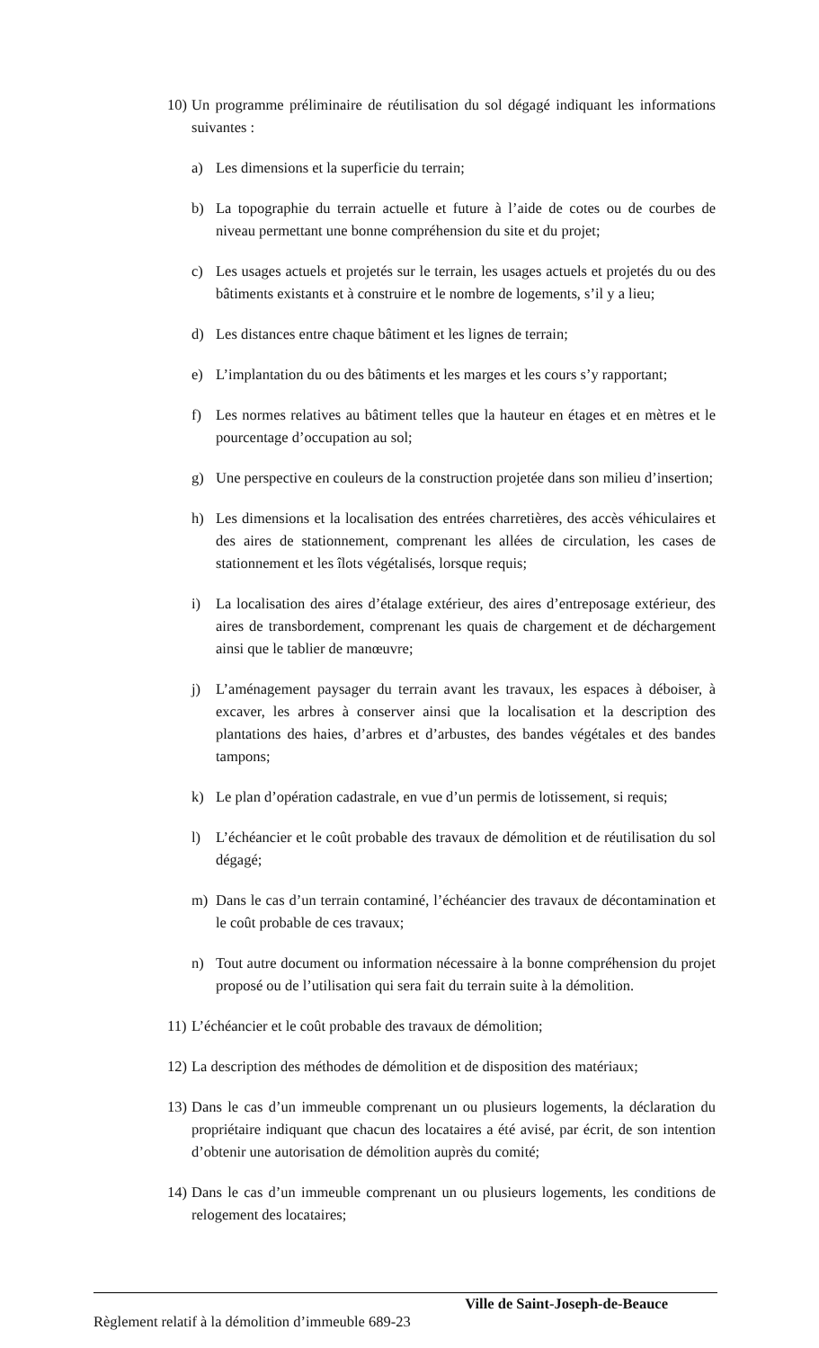10) Un programme préliminaire de réutilisation du sol dégagé indiquant les informations suivantes :
a) Les dimensions et la superficie du terrain;
b) La topographie du terrain actuelle et future à l’aide de cotes ou de courbes de niveau permettant une bonne compréhension du site et du projet;
c) Les usages actuels et projetés sur le terrain, les usages actuels et projetés du ou des bâtiments existants et à construire et le nombre de logements, s’il y a lieu;
d) Les distances entre chaque bâtiment et les lignes de terrain;
e) L’implantation du ou des bâtiments et les marges et les cours s’y rapportant;
f) Les normes relatives au bâtiment telles que la hauteur en étages et en mètres et le pourcentage d’occupation au sol;
g) Une perspective en couleurs de la construction projetée dans son milieu d’insertion;
h) Les dimensions et la localisation des entrées charretières, des accès véhiculaires et des aires de stationnement, comprenant les allées de circulation, les cases de stationnement et les îlots végétalisés, lorsque requis;
i) La localisation des aires d’étalage extérieur, des aires d’entreposage extérieur, des aires de transbordement, comprenant les quais de chargement et de déchargement ainsi que le tablier de manœuvre;
j) L’aménagement paysager du terrain avant les travaux, les espaces à déboiser, à excaver, les arbres à conserver ainsi que la localisation et la description des plantations des haies, d’arbres et d’arbustes, des bandes végétales et des bandes tampons;
k) Le plan d’opération cadastrale, en vue d’un permis de lotissement, si requis;
l) L’échéancier et le coût probable des travaux de démolition et de réutilisation du sol dégagé;
m) Dans le cas d’un terrain contaminé, l’échéancier des travaux de décontamination et le coût probable de ces travaux;
n) Tout autre document ou information nécessaire à la bonne compréhension du projet proposé ou de l’utilisation qui sera fait du terrain suite à la démolition.
11) L’échéancier et le coût probable des travaux de démolition;
12) La description des méthodes de démolition et de disposition des matériaux;
13) Dans le cas d’un immeuble comprenant un ou plusieurs logements, la déclaration du propriétaire indiquant que chacun des locataires a été avisé, par écrit, de son intention d’obtenir une autorisation de démolition auprès du comité;
14) Dans le cas d’un immeuble comprenant un ou plusieurs logements, les conditions de relogement des locataires;
Ville de Saint-Joseph-de-Beauce
Règlement relatif à la démolition d’immeuble 689-23